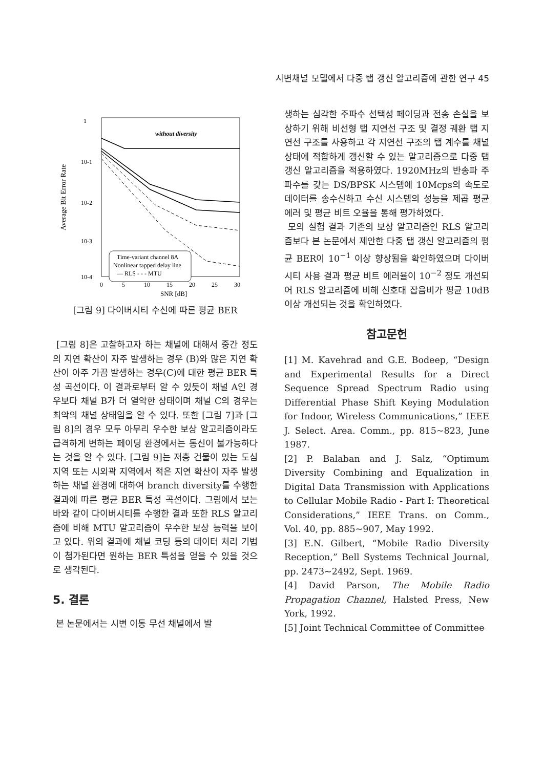시변채널 모델에서 다중 탭 갱신 알고리즘에 관한 연구 45
1
10-1
10-2
10-3
10-4
Average Bit Error Rate
0
5
10
15
20
25
30
SNR [dB]
without diversity
Time-variant channel 8A
Nonlinear tapped delay line
— RLS - - - MTU
[그림 9] 다이버시티 수신에 따른 평균 BER
[그림 8]은 고찰하고자 하는 채널에 대해서 중간 정도의 지연 확산이 자주 발생하는 경우 (B)와 많은 지연 확산이 아주 가끔 발생하는 경우(C)에 대한 평균 BER 특성 곡선이다. 이 결과로부터 알 수 있듯이 채널 A인 경우보다 채널 B가 더 열악한 상태이며 채널 C의 경우는 최악의 채널 상태임을 알 수 있다. 또한 [그림 7]과 [그림 8]의 경우 모두 아무리 우수한 보상 알고리즘이라도 급격하게 변하는 페이딩 환경에서는 통신이 불가능하다는 것을 알 수 있다. [그림 9]는 저층 건물이 있는 도심지역 또는 시외곽 지역에서 적은 지연 확산이 자주 발생하는 채널 환경에 대하여 branch diversity를 수행한 결과에 따른 평균 BER 특성 곡선이다. 그림에서 보는 바와 같이 다이버시티를 수행한 결과 또한 RLS 알고리즘에 비해 MTU 알고리즘이 우수한 보상 능력을 보이고 있다. 위의 결과에 채널 코딩 등의 데이터 처리 기법이 첨가된다면 원하는 BER 특성을 얻을 수 있을 것으로 생각된다.
5. 결론
본 논문에서는 시변 이동 무선 채널에서 발
생하는 심각한 주파수 선택성 페이딩과 전송 손실을 보상하기 위해 비선형 탭 지연선 구조 및 결정 궤환 탭 지연선 구조를 사용하고 각 지연선 구조의 탭 계수를 채널 상태에 적합하게 갱신할 수 있는 알고리즘으로 다중 탭 갱신 알고리즘을 적용하였다. 1920MHz의 반송파 주파수를 갖는 DS/BPSK 시스템에 10Mcps의 속도로 데이터를 송수신하고 수신 시스템의 성능을 제곱 평균에러 및 평균 비트 오율을 통해 평가하였다.
모의 실험 결과 기존의 보상 알고리즘인 RLS 알고리즘보다 본 논문에서 제안한 다중 탭 갱신 알고리즘의 평균 BER이 10<sup>−1</sup> 이상 향상됨을 확인하였으며 다이버시티 사용 결과 평균 비트 에러율이 10<sup>−2</sup> 정도 개선되어 RLS 알고리즘에 비해 신호대 잡음비가 평균 10dB 이상 개선되는 것을 확인하였다.
참고문헌
[1] M. Kavehrad and G.E. Bodeep, “Design and Experimental Results for a Direct Sequence Spread Spectrum Radio using Differential Phase Shift Keying Modulation for Indoor, Wireless Communications,” IEEE J. Select. Area. Comm., pp. 815~823, June 1987.
[2] P. Balaban and J. Salz, “Optimum Diversity Combining and Equalization in Digital Data Transmission with Applications to Cellular Mobile Radio - Part I: Theoretical Considerations,” IEEE Trans. on Comm., Vol. 40, pp. 885~907, May 1992.
[3] E.N. Gilbert, “Mobile Radio Diversity Reception,” Bell Systems Technical Journal, pp. 2473~2492, Sept. 1969.
[4] David Parson, The Mobile Radio Propagation Channel, Halsted Press, New York, 1992.
[5] Joint Technical Committee of Committee